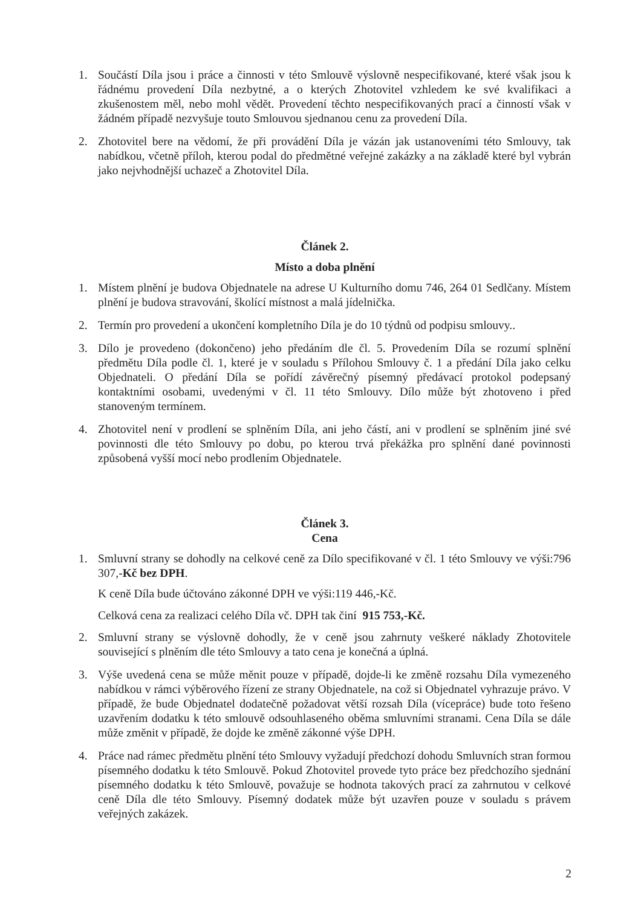1. Součástí Díla jsou i práce a činnosti v této Smlouvě výslovně nespecifikované, které však jsou k řádnému provedení Díla nezbytné, a o kterých Zhotovitel vzhledem ke své kvalifikaci a zkušenostem měl, nebo mohl vědět. Provedení těchto nespecifikovaných prací a činností však v žádném případě nezvyšuje touto Smlouvou sjednanou cenu za provedení Díla.
2. Zhotovitel bere na vědomí, že při provádění Díla je vázán jak ustanoveními této Smlouvy, tak nabídkou, včetně příloh, kterou podal do předmětné veřejné zakázky a na základě které byl vybrán jako nejvhodnější uchazeč a Zhotovitel Díla.
Článek 2.
Místo a doba plnění
1. Místem plnění je budova Objednatele na adrese U Kulturního domu 746, 264 01 Sedlčany. Místem plnění je budova stravování, školící místnost a malá jídelnička.
2. Termín pro provedení a ukončení kompletního Díla je do 10 týdnů od podpisu smlouvy..
3. Dílo je provedeno (dokončeno) jeho předáním dle čl. 5. Provedením Díla se rozumí splnění předmětu Díla podle čl. 1, které je v souladu s Přílohou Smlouvy č. 1 a předání Díla jako celku Objednateli. O předání Díla se pořídí závěrečný písemný předávací protokol podepsaný kontaktními osobami, uvedenými v čl. 11 této Smlouvy. Dílo může být zhotoveno i před stanoveným termínem.
4. Zhotovitel není v prodlení se splněním Díla, ani jeho částí, ani v prodlení se splněním jiné své povinnosti dle této Smlouvy po dobu, po kterou trvá překážka pro splnění dané povinnosti způsobená vyšší mocí nebo prodlením Objednatele.
Článek 3.
Cena
1. Smluvní strany se dohodly na celkové ceně za Dílo specifikované v čl. 1 této Smlouvy ve výši:796 307,-Kč bez DPH.
K ceně Díla bude účtováno zákonné DPH ve výši:119 446,-Kč.
Celková cena za realizaci celého Díla vč. DPH tak činí 915 753,-Kč.
2. Smluvní strany se výslovně dohodly, že v ceně jsou zahrnuty veškeré náklady Zhotovitele související s plněním dle této Smlouvy a tato cena je konečná a úplná.
3. Výše uvedená cena se může měnit pouze v případě, dojde-li ke změně rozsahu Díla vymezeného nabídkou v rámci výběrového řízení ze strany Objednatele, na což si Objednatel vyhrazuje právo. V případě, že bude Objednatel dodatečně požadovat větší rozsah Díla (vícepráce) bude toto řešeno uzavřením dodatku k této smlouvě odsouhlaseného oběma smluvními stranami. Cena Díla se dále může změnit v případě, že dojde ke změně zákonné výše DPH.
4. Práce nad rámec předmětu plnění této Smlouvy vyžadují předchozí dohodu Smluvních stran formou písemného dodatku k této Smlouvě. Pokud Zhotovitel provede tyto práce bez předchozího sjednání písemného dodatku k této Smlouvě, považuje se hodnota takových prací za zahrnutou v celkové ceně Díla dle této Smlouvy. Písemný dodatek může být uzavřen pouze v souladu s právem veřejných zakázek.
2